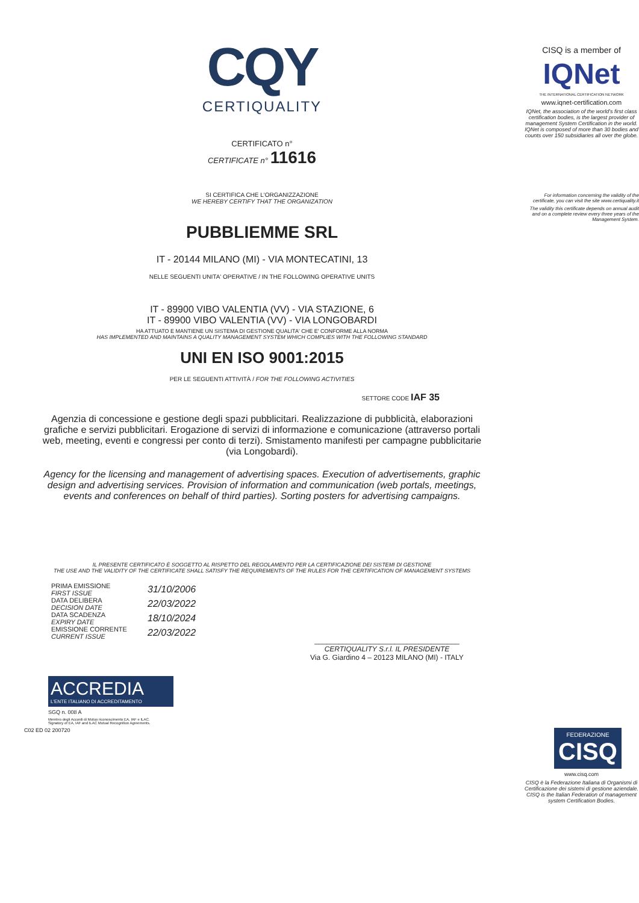CQY
CERTIQUALITY
CERTIFICATO n°
CERTIFICATE n° 11616
SI CERTIFICA CHE L'ORGANIZZAZIONE
WE HEREBY CERTIFY THAT THE ORGANIZATION
PUBBLIEMME SRL
IT - 20144 MILANO (MI) - VIA MONTECATINI, 13
NELLE SEGUENTI UNITA' OPERATIVE / IN THE FOLLOWING OPERATIVE UNITS
IT - 89900 VIBO VALENTIA (VV) - VIA STAZIONE, 6
IT - 89900 VIBO VALENTIA (VV) - VIA LONGOBARDI
HA ATTUATO E MANTIENE UN SISTEMA DI GESTIONE QUALITA' CHE E' CONFORME ALLA NORMA
HAS IMPLEMENTED AND MAINTAINS A QUALITY MANAGEMENT SYSTEM WHICH COMPLIES WITH THE FOLLOWING STANDARD
UNI EN ISO 9001:2015
PER LE SEGUENTI ATTIVITÀ / FOR THE FOLLOWING ACTIVITIES
SETTORE CODE IAF 35
Agenzia di concessione e gestione degli spazi pubblicitari. Realizzazione di pubblicità, elaborazioni grafiche e servizi pubblicitari. Erogazione di servizi di informazione e comunicazione (attraverso portali web, meeting, eventi e congressi per conto di terzi). Smistamento manifesti per campagne pubblicitarie (via Longobardi).
Agency for the licensing and management of advertising spaces. Execution of advertisements, graphic design and advertising services. Provision of information and communication (web portals, meetings, events and conferences on behalf of third parties). Sorting posters for advertising campaigns.
IL PRESENTE CERTIFICATO È SOGGETTO AL RISPETTO DEL REGOLAMENTO PER LA CERTIFICAZIONE DEI SISTEMI DI GESTIONE
THE USE AND THE VALIDITY OF THE CERTIFICATE SHALL SATISFY THE REQUIREMENTS OF THE RULES FOR THE CERTIFICATION OF MANAGEMENT SYSTEMS
PRIMA EMISSIONE
FIRST ISSUE
DATA DELIBERA
DECISION DATE
DATA SCADENZA
EXPIRY DATE
EMISSIONE CORRENTE
CURRENT ISSUE
31/10/2006
22/03/2022
18/10/2024
22/03/2022
____________________________________
CERTIQUALITY S.r.l. IL PRESIDENTE
Via G. Giardino 4 – 20123 MILANO (MI) - ITALY
ACCREDIA
L'ENTE ITALIANO DI ACCREDITAMENTO
SGQ n. 008 A
Membro degli Accordi di Mutuo riconoscimento EA, IAF e ILAC.
Signatory of EA, IAF and ILAC Mutual Recognition Agreements.
C02 ED 02 200720
CISQ is a member of
IQNet
THE INTERNATIONAL CERTIFICATION NETWORK
www.iqnet-certification.com
IQNet, the association of the world's first class certification bodies, is the largest provider of management System Certification in the world. IQNet is composed of more than 30 bodies and counts over 150 subsidiaries all over the globe.
For information concerning the validity of the certificate, you can visit the site www.certiquality.it
The validity this certificate depends on annual audit and on a complete review every three years of the Management System.
FEDERAZIONE
CISQ
www.cisq.com
CISQ è la Federazione Italiana di Organismi di Certificazione dei sistemi di gestione aziendale. CISQ is the Italian Federation of management system Certification Bodies.